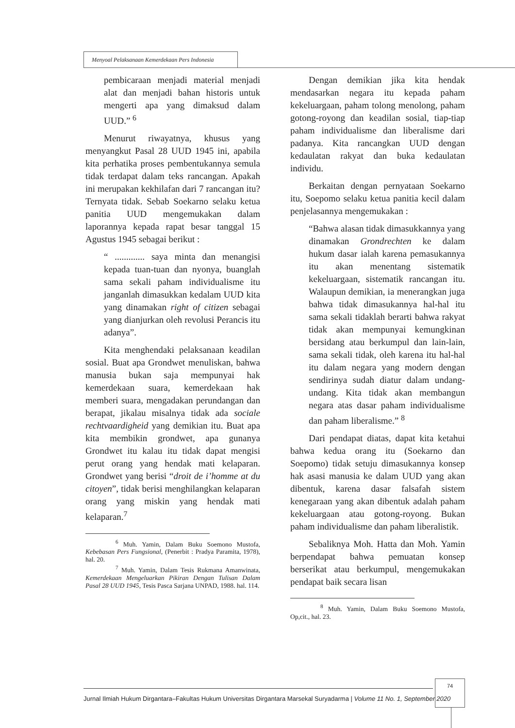Menyoal Pelaksanaan Kemerdekaan Pers Indonesia
pembicaraan menjadi material menjadi alat dan menjadi bahan historis untuk mengerti apa yang dimaksud dalam UUD.” <sup>6</sup>
Menurut riwayatnya, khusus yang menyangkut Pasal 28 UUD 1945 ini, apabila kita perhatika proses pembentukannya semula tidak terdapat dalam teks rancangan. Apakah ini merupakan kekhilafan dari 7 rancangan itu? Ternyata tidak. Sebab Soekarno selaku ketua panitia UUD mengemukakan dalam laporannya kepada rapat besar tanggal 15 Agustus 1945 sebagai berikut :
“ ............. saya minta dan menangisi kepada tuan-tuan dan nyonya, buanglah sama sekali paham individualisme itu janganlah dimasukkan kedalam UUD kita yang dinamakan right of citizen sebagai yang dianjurkan oleh revolusi Perancis itu adanya”.
Kita menghendaki pelaksanaan keadilan sosial. Buat apa Grondwet menuliskan, bahwa manusia bukan saja mempunyai hak kemerdekaan suara, kemerdekaan hak memberi suara, mengadakan perundangan dan berapat, jikalau misalnya tidak ada sociale rechtvaardigheid yang demikian itu. Buat apa kita membikin grondwet, apa gunanya Grondwet itu kalau itu tidak dapat mengisi perut orang yang hendak mati kelaparan. Grondwet yang berisi “droit de i’homme at du citoyen”, tidak berisi menghilangkan kelaparan orang yang miskin yang hendak mati kelaparan.<sup>7</sup>
<sup>6</sup> Muh. Yamin, Dalam Buku Soemono Mustofa, Kebebasan Pers Fungsional, (Penerbit : Pradya Paramita, 1978), hal. 20.
<sup>7</sup> Muh. Yamin, Dalam Tesis Rukmana Amanwinata, Kemerdekaan Mengeluarkan Pikiran Dengan Tulisan Dalam Pasal 28 UUD 1945, Tesis Pasca Sarjana UNPAD, 1988. hal. 114.
Dengan demikian jika kita hendak mendasarkan negara itu kepada paham kekeluargaan, paham tolong menolong, paham gotong-royong dan keadilan sosial, tiap-tiap paham individualisme dan liberalisme dari padanya. Kita rancangkan UUD dengan kedaulatan rakyat dan buka kedaulatan individu.
Berkaitan dengan pernyataan Soekarno itu, Soepomo selaku ketua panitia kecil dalam penjelasannya mengemukakan :
“Bahwa alasan tidak dimasukkannya yang dinamakan Grondrechten ke dalam hukum dasar ialah karena pemasukannya itu akan menentang sistematik kekeluargaan, sistematik rancangan itu. Walaupun demikian, ia menerangkan juga bahwa tidak dimasukannya hal-hal itu sama sekali tidaklah berarti bahwa rakyat tidak akan mempunyai kemungkinan bersidang atau berkumpul dan lain-lain, sama sekali tidak, oleh karena itu hal-hal itu dalam negara yang modern dengan sendirinya sudah diatur dalam undang-undang. Kita tidak akan membangun negara atas dasar paham individualisme dan paham liberalisme.” <sup>8</sup>
Dari pendapat diatas, dapat kita ketahui bahwa kedua orang itu (Soekarno dan Soepomo) tidak setuju dimasukannya konsep hak asasi manusia ke dalam UUD yang akan dibentuk, karena dasar falsafah sistem kenegaraan yang akan dibentuk adalah paham kekeluargaan atau gotong-royong. Bukan paham individualisme dan paham liberalistik.
Sebaliknya Moh. Hatta dan Moh. Yamin berpendapat bahwa pemuatan konsep berserikat atau berkumpul, mengemukakan pendapat baik secara lisan
<sup>8</sup> Muh. Yamin, Dalam Buku Soemono Mustofa, Op,cit., hal. 23.
Jurnal Ilmiah Hukum Dirgantara–Fakultas Hukum Universitas Dirgantara Marsekal Suryadarma | Volume 11 No. 1, September 2020
74